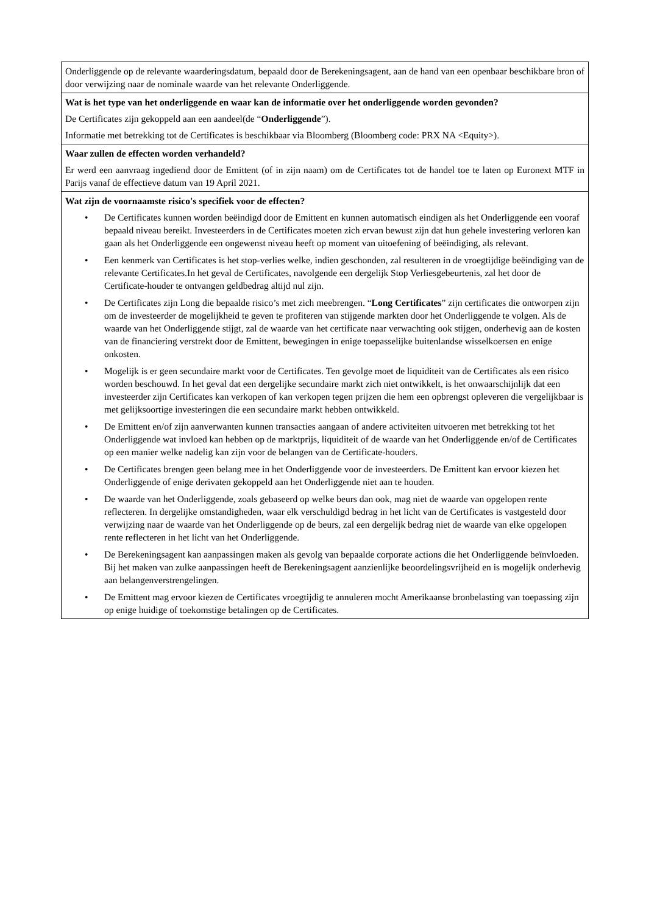| Onderliggende op de relevante waarderingsdatum, bepaald door de Berekeningsagent, aan de hand van een openbaar beschikbare bron of door verwijzing naar de nominale waarde van het relevante Onderliggende. |
| Wat is het type van het onderliggende en waar kan de informatie over het onderliggende worden gevonden? De Certificates zijn gekoppeld aan een aandeel(de “ Onderliggende ”). Informatie met betrekking tot de Certificates is beschikbaar via Bloomberg (Bloomberg code: PRX NA <Equity>). |
| Waar zullen de effecten worden verhandeld? Er werd een aanvraag ingediend door de Emittent (of in zijn naam) om de Certificates tot de handel toe te laten op Euronext MTF in Parijs vanaf de effectieve datum van 19 April 2021. |
| Wat zijn de voornaamste risico's specifiek voor de effecten? • De Certificates kunnen worden beëindigd door de Emittent en kunnen automatisch eindigen als het Onderliggende een vooraf bepaald niveau bereikt. Investeerders in de Certificates moeten zich ervan bewust zijn dat hun gehele investering verloren kan gaan als het Onderliggende een ongewenst niveau heeft op moment van uitoefening of beëindiging, als relevant. • Een kenmerk van Certificates is het stop-verlies welke, indien geschonden, zal resulteren in de vroegtijdige beëindiging van de relevante Certificates.In het geval de Certificates, navolgende een dergelijk Stop Verliesgebeurtenis, zal het door de Certificate-houder te ontvangen geldbedrag altijd nul zijn. • De Certificates zijn Long die bepaalde risico’s met zich meebrengen. “ Long Certificates ” zijn certificates die ontworpen zijn om de investeerder de mogelijkheid te geven te profiteren van stijgende markten door het Onderliggende te volgen. Als de waarde van het Onderliggende stijgt, zal de waarde van het certificate naar verwachting ook stijgen, onderhevig aan de kosten van de financiering verstrekt door de Emittent, bewegingen in enige toepasselijke buitenlandse wisselkoersen en enige onkosten. • Mogelijk is er geen secundaire markt voor de Certificates. Ten gevolge moet de liquiditeit van de Certificates als een risico worden beschouwd. In het geval dat een dergelijke secundaire markt zich niet ontwikkelt, is het onwaarschijnlijk dat een investeerder zijn Certificates kan verkopen of kan verkopen tegen prijzen die hem een opbrengst opleveren die vergelijkbaar is met gelijksoortige investeringen die een secundaire markt hebben ontwikkeld. • De Emittent en/of zijn aanverwanten kunnen transacties aangaan of andere activiteiten uitvoeren met betrekking tot het Onderliggende wat invloed kan hebben op de marktprijs, liquiditeit of de waarde van het Onderliggende en/of de Certificates op een manier welke nadelig kan zijn voor de belangen van de Certificate-houders. • De Certificates brengen geen belang mee in het Onderliggende voor de investeerders. De Emittent kan ervoor kiezen het Onderliggende of enige derivaten gekoppeld aan het Onderliggende niet aan te houden. • De waarde van het Onderliggende, zoals gebaseerd op welke beurs dan ook, mag niet de waarde van opgelopen rente reflecteren. In dergelijke omstandigheden, waar elk verschuldigd bedrag in het licht van de Certificates is vastgesteld door verwijzing naar de waarde van het Onderliggende op de beurs, zal een dergelijk bedrag niet de waarde van elke opgelopen rente reflecteren in het licht van het Onderliggende. • De Berekeningsagent kan aanpassingen maken als gevolg van bepaalde corporate actions die het Onderliggende beïnvloeden. Bij het maken van zulke aanpassingen heeft de Berekeningsagent aanzienlijke beoordelingsvrijheid en is mogelijk onderhevig aan belangenverstrengelingen. • De Emittent mag ervoor kiezen de Certificates vroegtijdig te annuleren mocht Amerikaanse bronbelasting van toepassing zijn op enige huidige of toekomstige betalingen op de Certificates. |